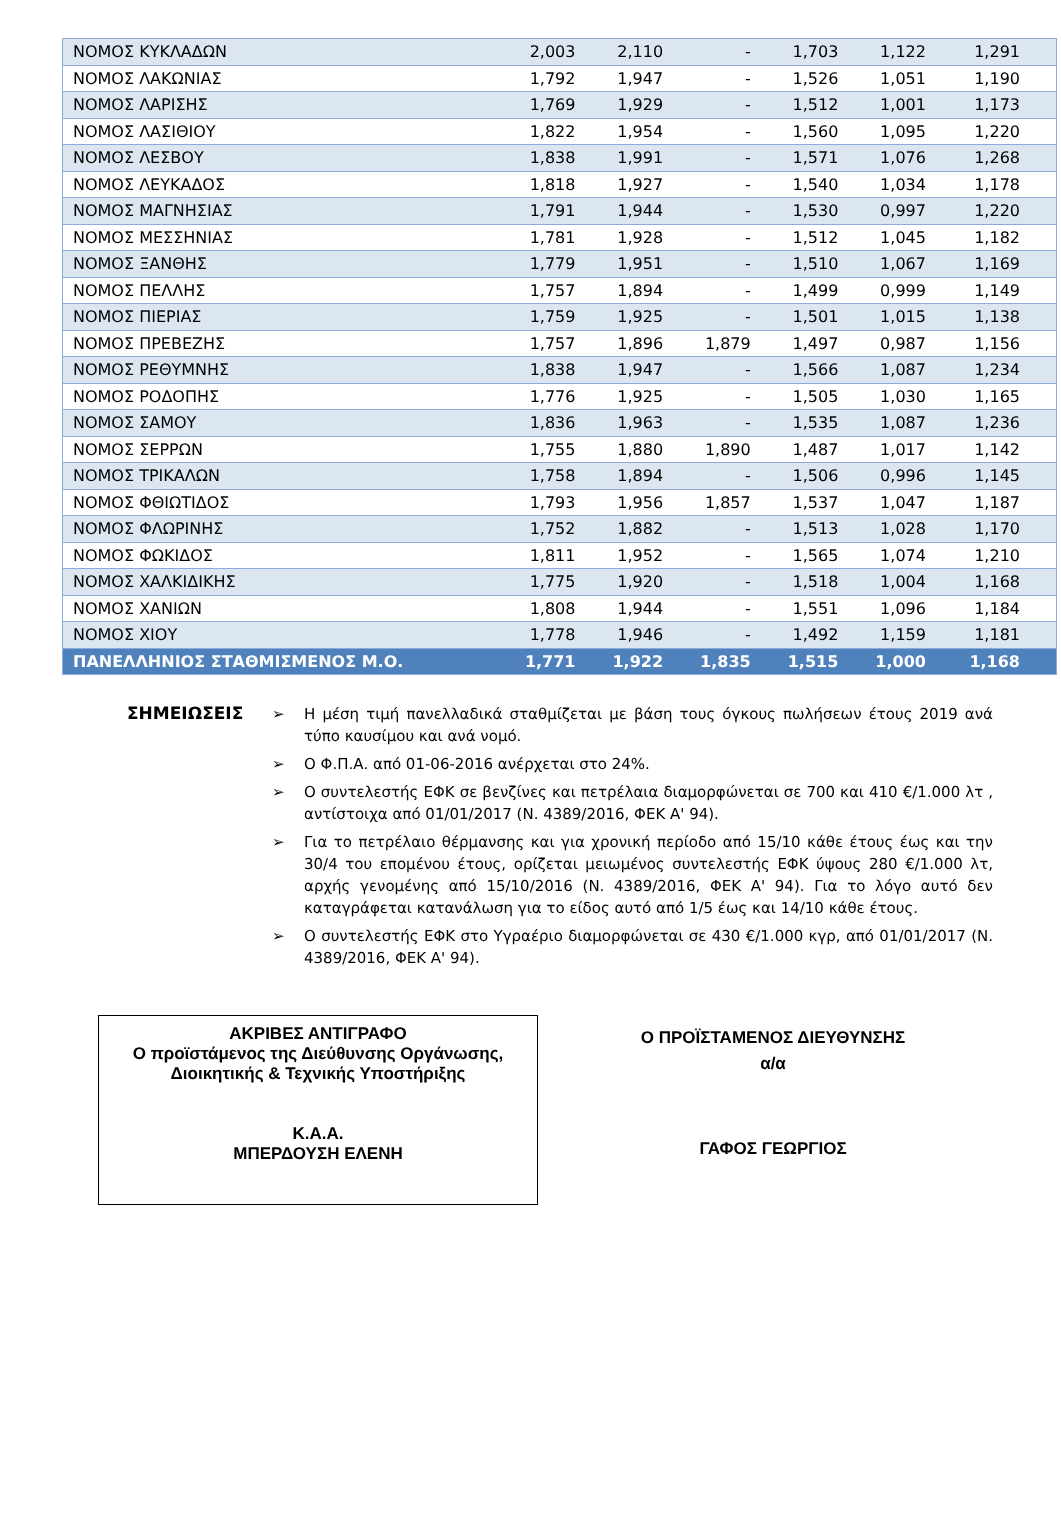| ΝΟΜΟΣ ΚΥΚΛΑΔΩΝ | 2,003 | 2,110 | - | 1,703 | 1,122 | 1,291 |
| ΝΟΜΟΣ ΛΑΚΩΝΙΑΣ | 1,792 | 1,947 | - | 1,526 | 1,051 | 1,190 |
| ΝΟΜΟΣ ΛΑΡΙΣΗΣ | 1,769 | 1,929 | - | 1,512 | 1,001 | 1,173 |
| ΝΟΜΟΣ ΛΑΣΙΘΙΟΥ | 1,822 | 1,954 | - | 1,560 | 1,095 | 1,220 |
| ΝΟΜΟΣ ΛΕΣΒΟΥ | 1,838 | 1,991 | - | 1,571 | 1,076 | 1,268 |
| ΝΟΜΟΣ ΛΕΥΚΑΔΟΣ | 1,818 | 1,927 | - | 1,540 | 1,034 | 1,178 |
| ΝΟΜΟΣ ΜΑΓΝΗΣΙΑΣ | 1,791 | 1,944 | - | 1,530 | 0,997 | 1,220 |
| ΝΟΜΟΣ ΜΕΣΣΗΝΙΑΣ | 1,781 | 1,928 | - | 1,512 | 1,045 | 1,182 |
| ΝΟΜΟΣ ΞΑΝΘΗΣ | 1,779 | 1,951 | - | 1,510 | 1,067 | 1,169 |
| ΝΟΜΟΣ ΠΕΛΛΗΣ | 1,757 | 1,894 | - | 1,499 | 0,999 | 1,149 |
| ΝΟΜΟΣ ΠΙΕΡΙΑΣ | 1,759 | 1,925 | - | 1,501 | 1,015 | 1,138 |
| ΝΟΜΟΣ ΠΡΕΒΕΖΗΣ | 1,757 | 1,896 | 1,879 | 1,497 | 0,987 | 1,156 |
| ΝΟΜΟΣ ΡΕΘΥΜΝΗΣ | 1,838 | 1,947 | - | 1,566 | 1,087 | 1,234 |
| ΝΟΜΟΣ ΡΟΔΟΠΗΣ | 1,776 | 1,925 | - | 1,505 | 1,030 | 1,165 |
| ΝΟΜΟΣ ΣΑΜΟΥ | 1,836 | 1,963 | - | 1,535 | 1,087 | 1,236 |
| ΝΟΜΟΣ ΣΕΡΡΩΝ | 1,755 | 1,880 | 1,890 | 1,487 | 1,017 | 1,142 |
| ΝΟΜΟΣ ΤΡΙΚΑΛΩΝ | 1,758 | 1,894 | - | 1,506 | 0,996 | 1,145 |
| ΝΟΜΟΣ ΦΘΙΩΤΙΔΟΣ | 1,793 | 1,956 | 1,857 | 1,537 | 1,047 | 1,187 |
| ΝΟΜΟΣ ΦΛΩΡΙΝΗΣ | 1,752 | 1,882 | - | 1,513 | 1,028 | 1,170 |
| ΝΟΜΟΣ ΦΩΚΙΔΟΣ | 1,811 | 1,952 | - | 1,565 | 1,074 | 1,210 |
| ΝΟΜΟΣ ΧΑΛΚΙΔΙΚΗΣ | 1,775 | 1,920 | - | 1,518 | 1,004 | 1,168 |
| ΝΟΜΟΣ ΧΑΝΙΩΝ | 1,808 | 1,944 | - | 1,551 | 1,096 | 1,184 |
| ΝΟΜΟΣ ΧΙΟΥ | 1,778 | 1,946 | - | 1,492 | 1,159 | 1,181 |
| ΠΑΝΕΛΛΗΝΙΟΣ ΣΤΑΘΜΙΣΜΕΝΟΣ Μ.Ο. | 1,771 | 1,922 | 1,835 | 1,515 | 1,000 | 1,168 |
ΣΗΜΕΙΩΣΕΙΣ
➢ Η μέση τιμή πανελλαδικά σταθμίζεται με βάση τους όγκους πωλήσεων έτους 2019 ανά τύπο καυσίμου και ανά νομό.
➢ Ο Φ.Π.Α. από 01-06-2016 ανέρχεται στο 24%.
➢ Ο συντελεστής ΕΦΚ σε βενζίνες και πετρέλαια διαμορφώνεται σε 700 και 410 €/1.000 λτ , αντίστοιχα από 01/01/2017 (Ν. 4389/2016, ΦΕΚ Α' 94).
➢ Για το πετρέλαιο θέρμανσης και για χρονική περίοδο από 15/10 κάθε έτους έως και την 30/4 του επομένου έτους, ορίζεται μειωμένος συντελεστής ΕΦΚ ύψους 280 €/1.000 λτ, αρχής γενομένης από 15/10/2016 (Ν. 4389/2016, ΦΕΚ Α' 94). Για το λόγο αυτό δεν καταγράφεται κατανάλωση για το είδος αυτό από 1/5 έως και 14/10 κάθε έτους.
➢ Ο συντελεστής ΕΦΚ στο Υγραέριο διαμορφώνεται σε 430 €/1.000 κγρ, από 01/01/2017 (Ν. 4389/2016, ΦΕΚ Α' 94).
ΑΚΡΙΒΕΣ ΑΝΤΙΓΡΑΦΟ
Ο προϊστάμενος της Διεύθυνσης Οργάνωσης,
Διοικητικής & Τεχνικής Υποστήριξης
Κ.Α.Α.
ΜΠΕΡΔΟΥΣΗ ΕΛΕΝΗ
Ο ΠΡΟΪΣΤΑΜΕΝΟΣ ΔΙΕΥΘΥΝΣΗΣ
α/α
ΓΑΦΟΣ ΓΕΩΡΓΙΟΣ